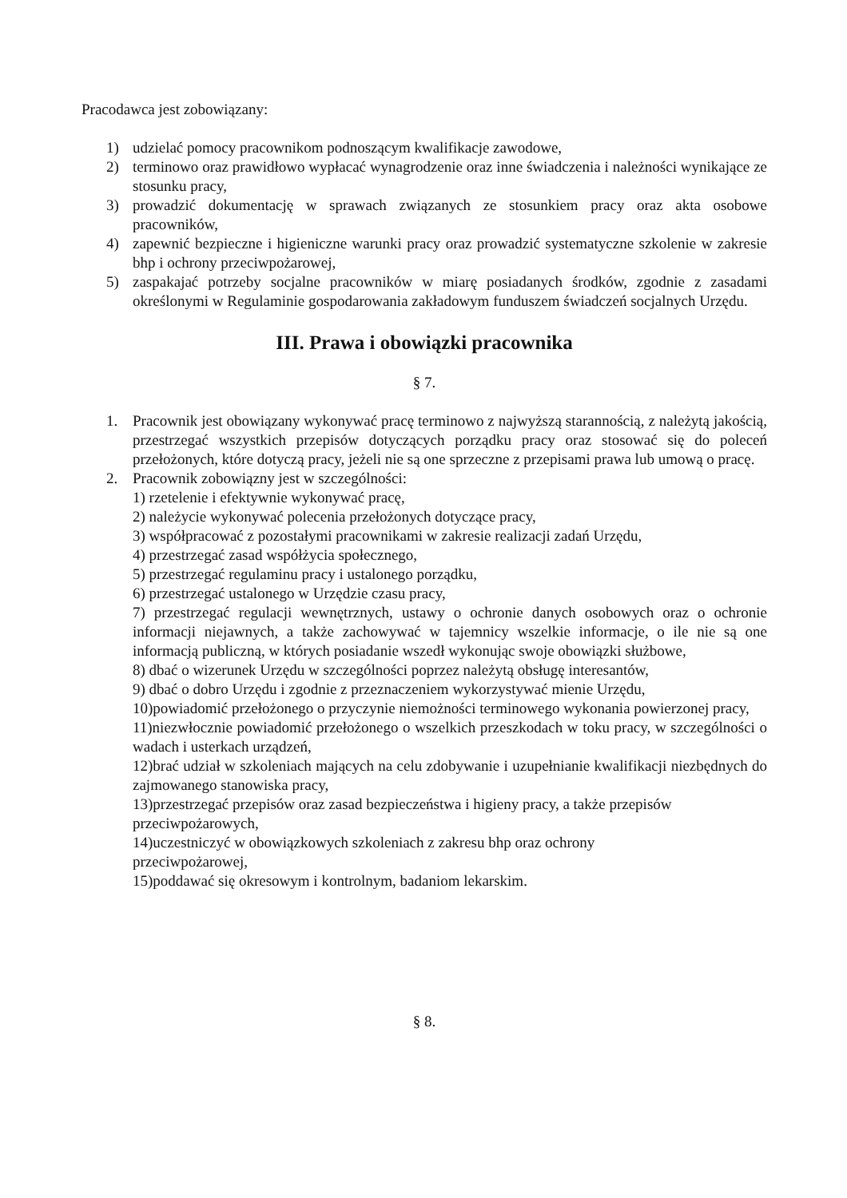Pracodawca jest zobowiązany:
1) udzielać pomocy pracownikom podnoszącym kwalifikacje zawodowe,
2) terminowo oraz prawidłowo wypłacać wynagrodzenie oraz inne świadczenia i należności wynikające ze stosunku pracy,
3) prowadzić dokumentację w sprawach związanych ze stosunkiem pracy oraz akta osobowe pracowników,
4) zapewnić bezpieczne i higieniczne warunki pracy oraz prowadzić systematyczne szkolenie w zakresie bhp i ochrony przeciwpożarowej,
5) zaspakajać potrzeby socjalne pracowników w miarę posiadanych środków, zgodnie z zasadami określonymi w Regulaminie gospodarowania zakładowym funduszem świadczeń socjalnych Urzędu.
III. Prawa i obowiązki pracownika
§ 7.
1. Pracownik jest obowiązany wykonywać pracę terminowo z najwyższą starannością, z należytą jakością, przestrzegać wszystkich przepisów dotyczących porządku pracy oraz stosować się do poleceń przełożonych, które dotyczą pracy, jeżeli nie są one sprzeczne z przepisami prawa lub umową o pracę.
2. Pracownik zobowiązny jest w szczególności:
1) rzetelenie i efektywnie wykonywać pracę,
2) należycie wykonywać polecenia przełożonych dotyczące pracy,
3) współpracować z pozostałymi pracownikami w zakresie realizacji zadań Urzędu,
4) przestrzegać zasad współżycia społecznego,
5) przestrzegać regulaminu pracy i ustalonego porządku,
6) przestrzegać ustalonego w Urzędzie czasu pracy,
7) przestrzegać regulacji wewnętrznych, ustawy o ochronie danych osobowych oraz o ochronie informacji niejawnych, a także zachowywać w tajemnicy wszelkie informacje, o ile nie są one informacją publiczną, w których posiadanie wszedł wykonując swoje obowiązki służbowe,
8) dbać o wizerunek Urzędu w szczególności poprzez należytą obsługę interesantów,
9) dbać o dobro Urzędu i zgodnie z przeznaczeniem wykorzystywać mienie Urzędu,
10)powiadomić przełożonego o przyczynie niemożności terminowego wykonania powierzonej pracy,
11)niezwłocznie powiadomić przełożonego o wszelkich przeszkodach w toku pracy, w szczególności o wadach i usterkach urządzeń,
12)brać udział w szkoleniach mających na celu zdobywanie i uzupełnianie kwalifikacji niezbędnych do zajmowanego stanowiska pracy,
13)przestrzegać przepisów oraz zasad bezpieczeństwa i higieny pracy, a także przepisów
przeciwpożarowych,
14)uczestniczyć w obowiązkowych szkoleniach z zakresu bhp oraz ochrony
przeciwpożarowej,
15)poddawać się okresowym i kontrolnym, badaniom lekarskim.
§ 8.